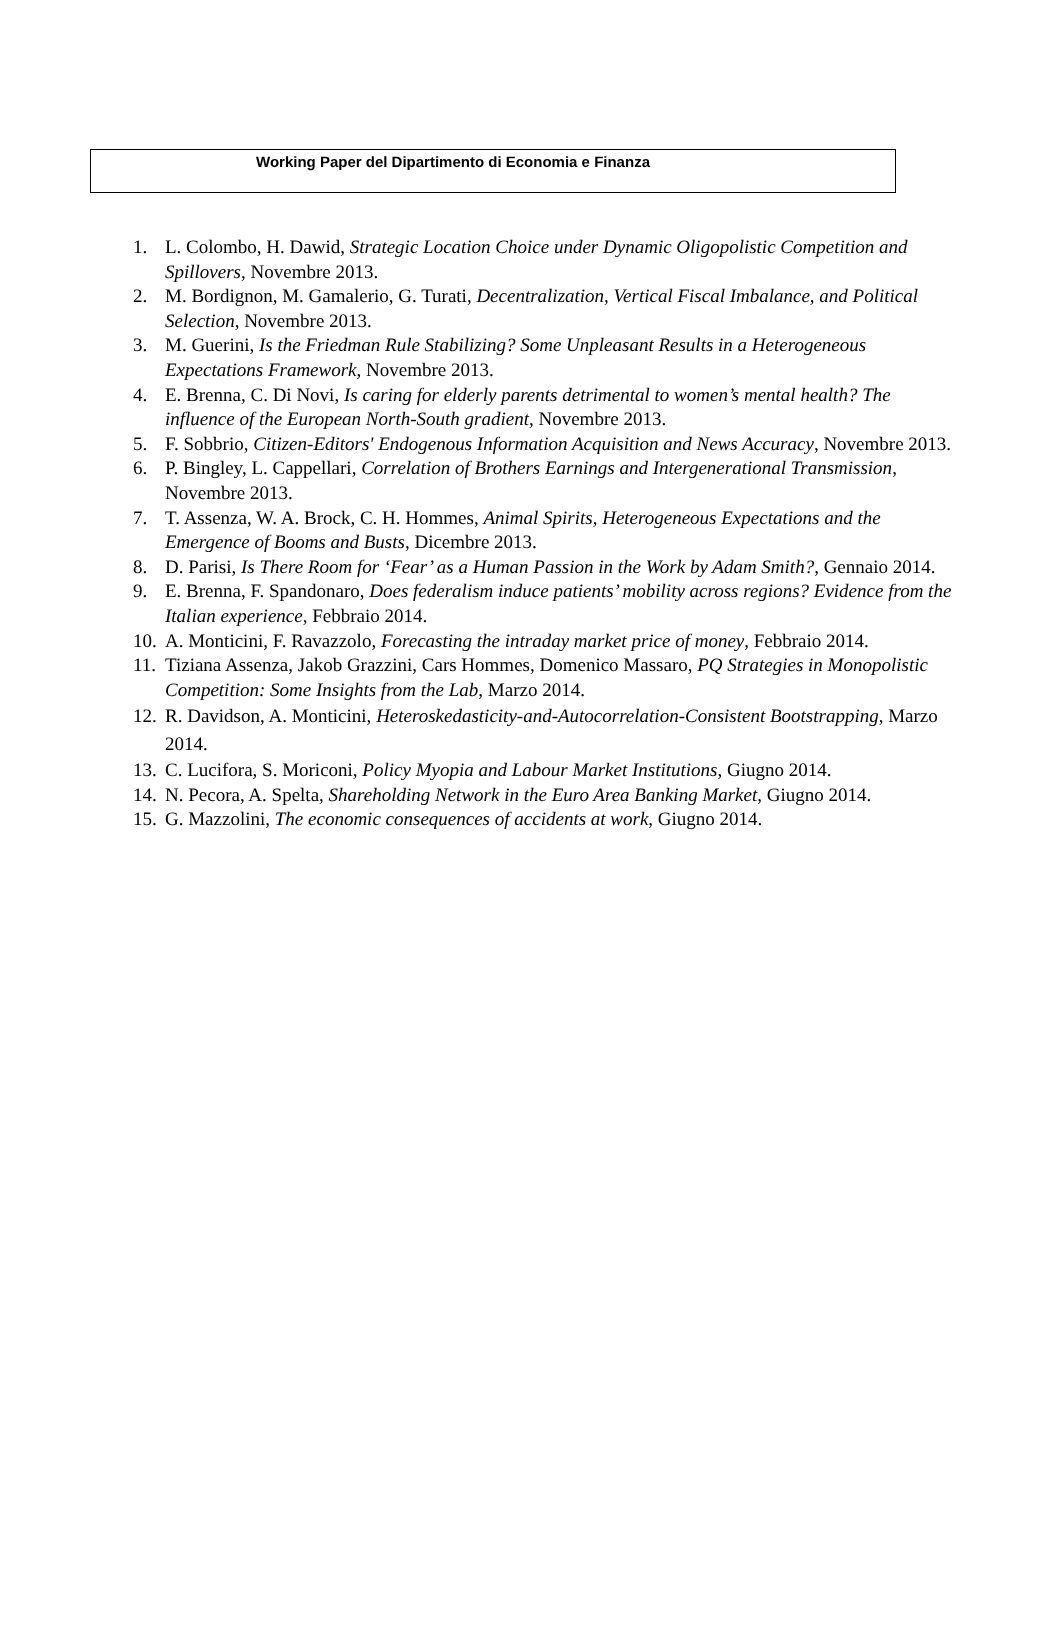Working Paper del Dipartimento di Economia e Finanza
1. L. Colombo, H. Dawid, Strategic Location Choice under Dynamic Oligopolistic Competition and Spillovers, Novembre 2013.
2. M. Bordignon, M. Gamalerio, G. Turati, Decentralization, Vertical Fiscal Imbalance, and Political Selection, Novembre 2013.
3. M. Guerini, Is the Friedman Rule Stabilizing? Some Unpleasant Results in a Heterogeneous Expectations Framework, Novembre 2013.
4. E. Brenna, C. Di Novi, Is caring for elderly parents detrimental to women’s mental health? The influence of the European North-South gradient, Novembre 2013.
5. F. Sobbrio, Citizen-Editors' Endogenous Information Acquisition and News Accuracy, Novembre 2013.
6. P. Bingley, L. Cappellari, Correlation of Brothers Earnings and Intergenerational Transmission, Novembre 2013.
7. T. Assenza, W. A. Brock, C. H. Hommes, Animal Spirits, Heterogeneous Expectations and the Emergence of Booms and Busts, Dicembre 2013.
8. D. Parisi, Is There Room for ‘Fear’ as a Human Passion in the Work by Adam Smith?, Gennaio 2014.
9. E. Brenna, F. Spandonaro, Does federalism induce patients’ mobility across regions? Evidence from the Italian experience, Febbraio 2014.
10. A. Monticini, F. Ravazzolo, Forecasting the intraday market price of money, Febbraio 2014.
11. Tiziana Assenza, Jakob Grazzini, Cars Hommes, Domenico Massaro, PQ Strategies in Monopolistic Competition: Some Insights from the Lab, Marzo 2014.
12. R. Davidson, A. Monticini, Heteroskedasticity-and-Autocorrelation-Consistent Bootstrapping, Marzo 2014.
13. C. Lucifora, S. Moriconi, Policy Myopia and Labour Market Institutions, Giugno 2014.
14. N. Pecora, A. Spelta, Shareholding Network in the Euro Area Banking Market, Giugno 2014.
15. G. Mazzolini, The economic consequences of accidents at work, Giugno 2014.